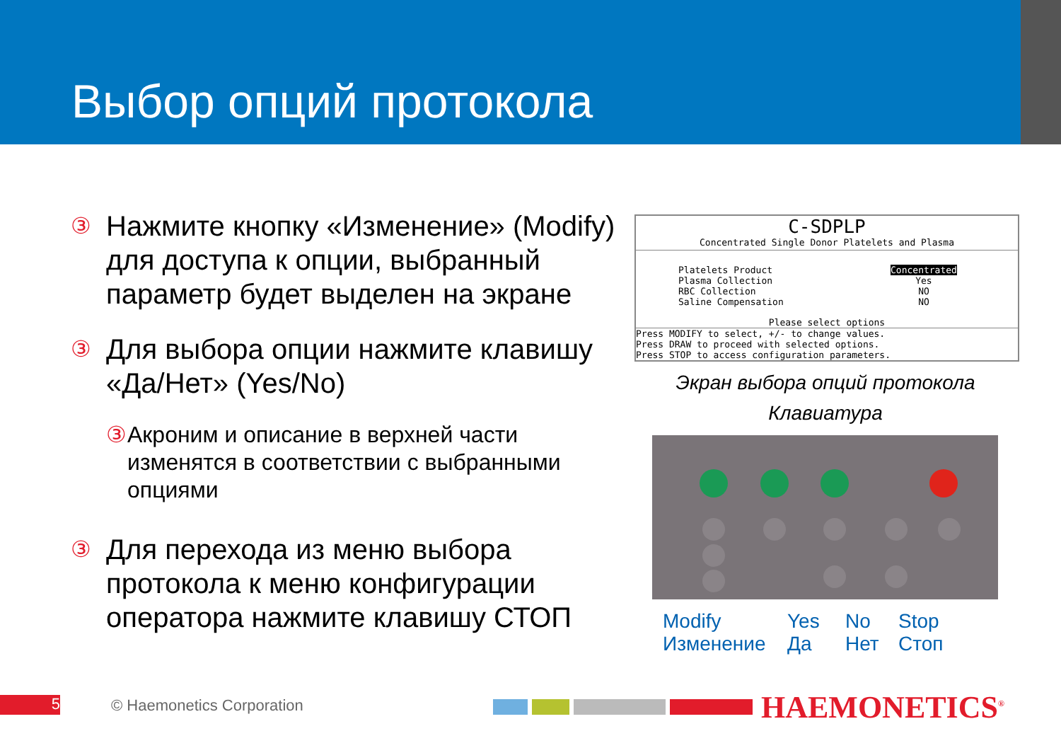Выбор опций протокола
③ Нажмите кнопку «Изменение» (Modify) для доступа к опции, выбранный параметр будет выделен на экране
③ Для выбора опции нажмите клавишу «Да/Нет» (Yes/No)
③ Акроним и описание в верхней части изменятся в соответствии с выбранными опциями
③ Для перехода из меню выбора протокола к меню конфигурации оператора нажмите клавишу СТОП
C-SDPLP
Concentrated Single Donor Platelets and Plasma
Platelets Product
Plasma Collection
RBC Collection
Saline Compensation
Concentrated
Yes
NO
NO
Please select options
Press MODIFY to select, +/- to change values.
Press DRAW to proceed with selected options.
Press STOP to access configuration parameters.
Экран выбора опций протокола
Клавиатура
Modify
Изменение
Yes
Да
No
Нет
Stop
Стоп
5 © Haemonetics Corporation HAEMONETICS<sup>®</sup>